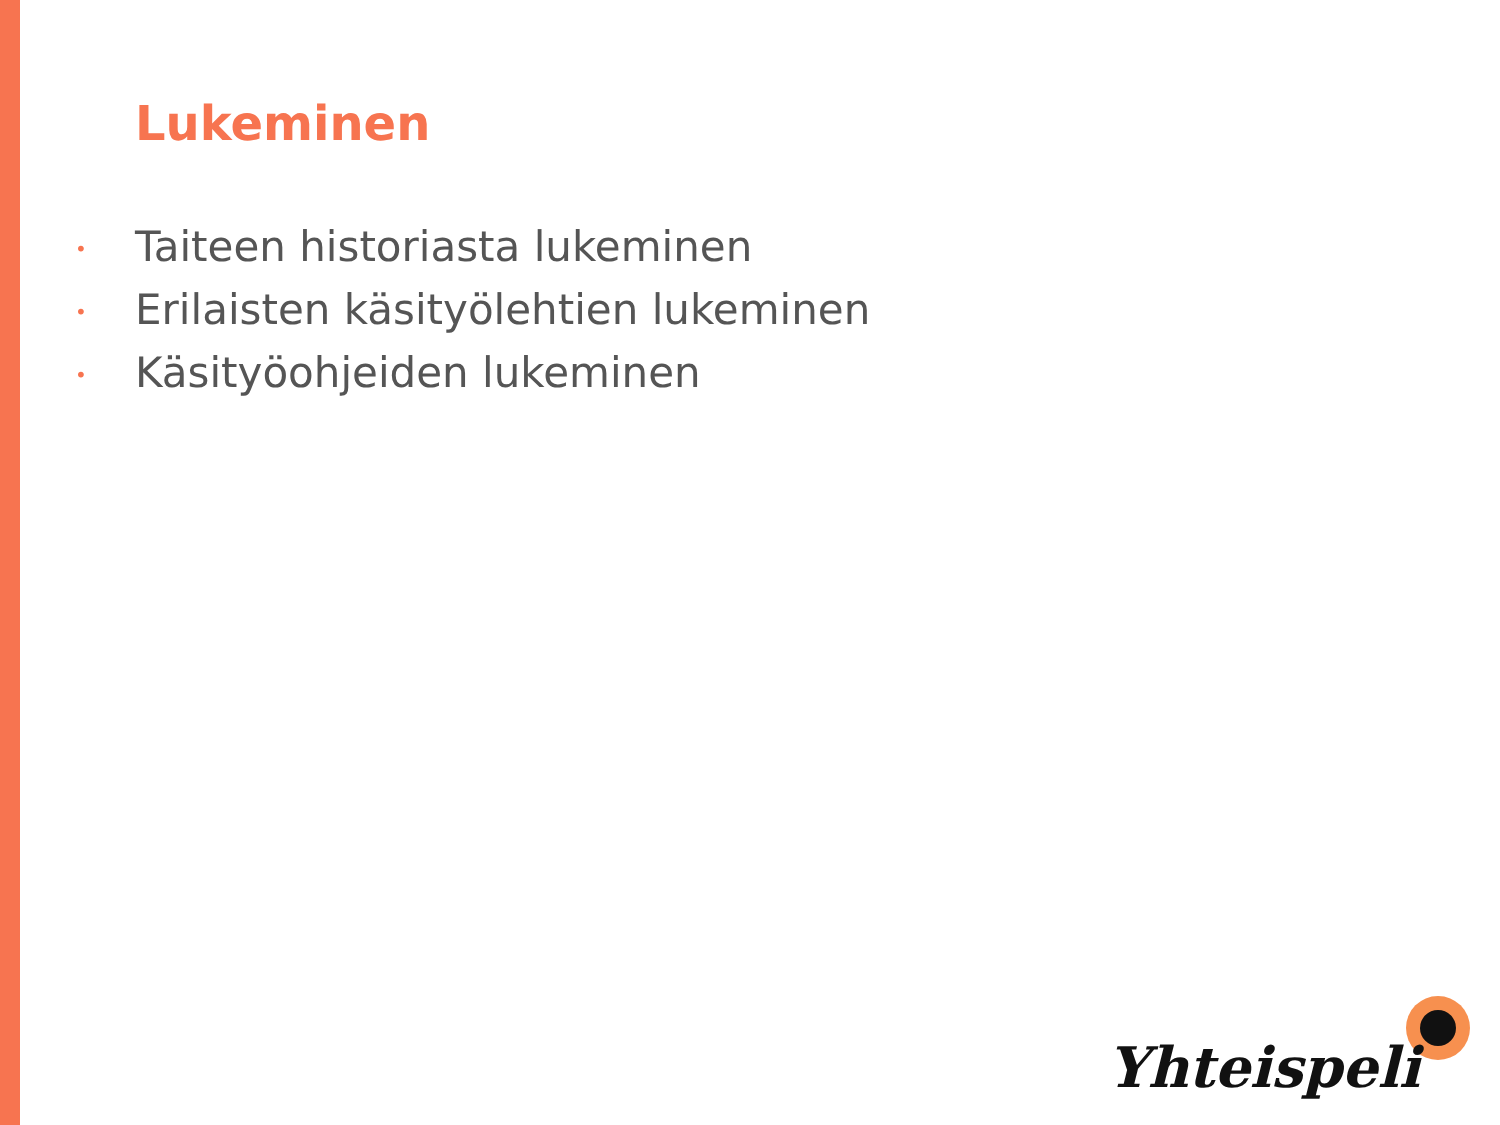Lukeminen
• Taiteen historiasta lukeminen
• Erilaisten käsityölehtien lukeminen
• Käsityöohjeiden lukeminen
Yhteispeli